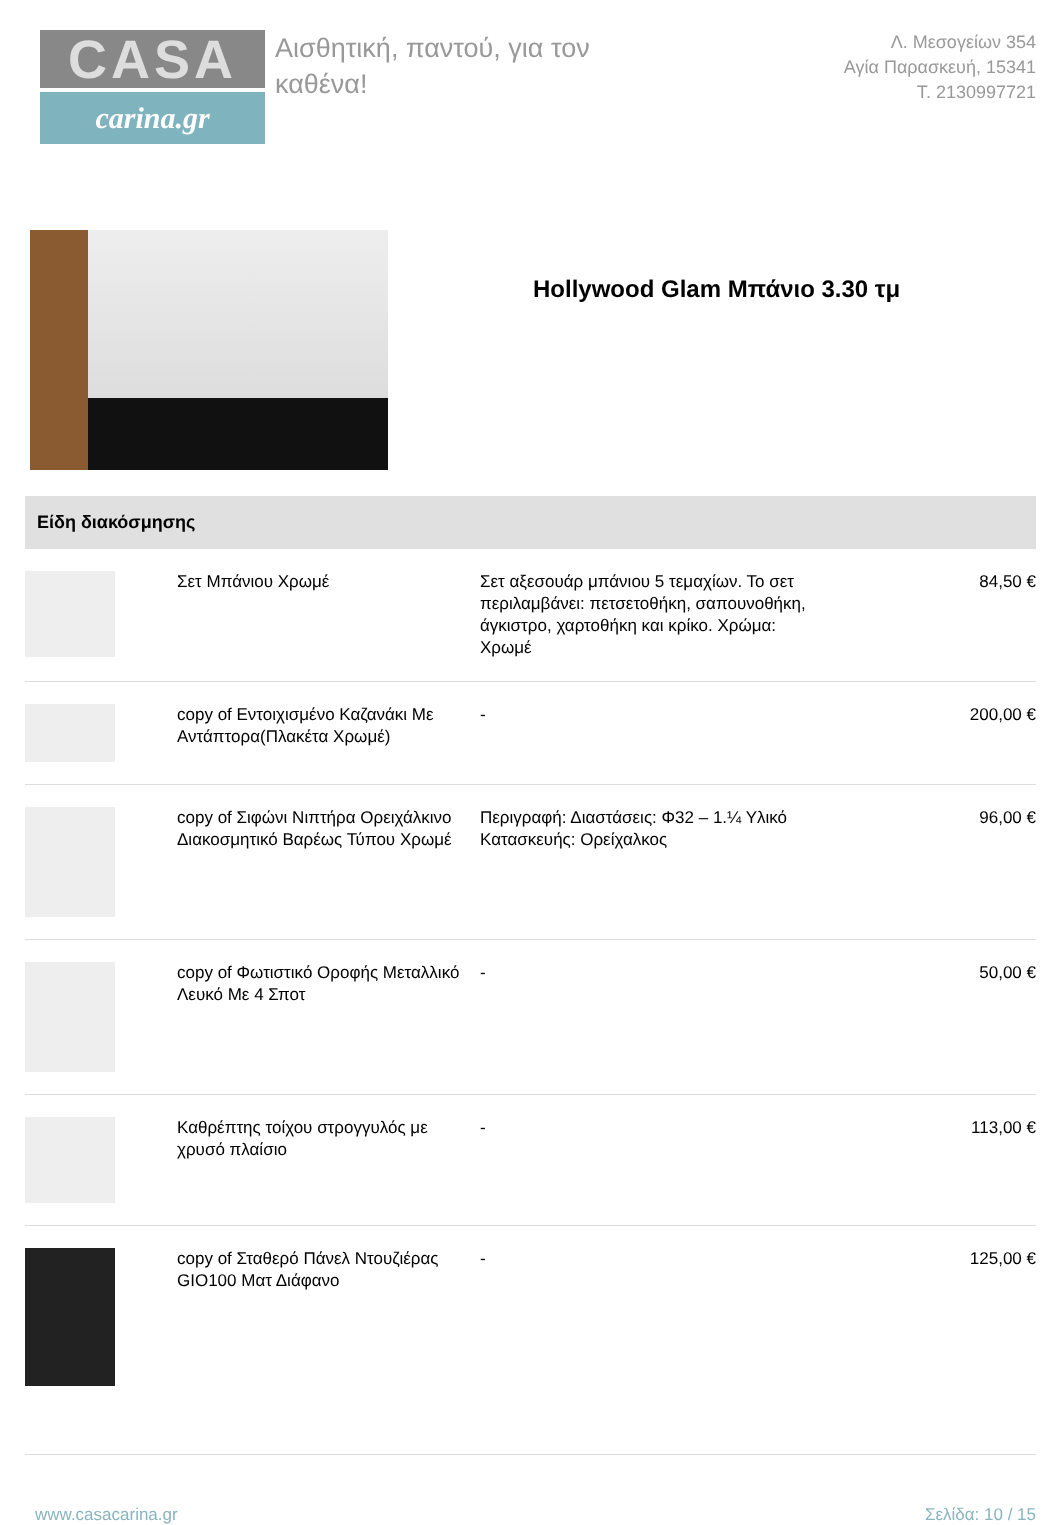CASA
carina.gr
Αισθητική, παντού, για τον καθένα!
Λ. Μεσογείων 354
Αγία Παρασκευή, 15341
Τ. 2130997721
Hollywood Glam Μπάνιο 3.30 τμ
Είδη διακόσμησης
| | Σετ Μπάνιου Χρωμέ | Σετ αξεσουάρ μπάνιου 5 τεμαχίων. Το σετ περιλαμβάνει: πετσετοθήκη, σαπουνοθήκη, άγκιστρο, χαρτοθήκη και κρίκο. Χρώμα: Χρωμέ | 84,50 € |
| | copy of Εντοιχισμένο Καζανάκι Με Αντάπτορα(Πλακέτα Χρωμέ) | - | 200,00 € |
| | copy of Σιφώνι Νιπτήρα Ορειχάλκινο Διακοσμητικό Βαρέως Τύπου Χρωμέ | Περιγραφή: Διαστάσεις: Φ32 – 1.¼ Υλικό Κατασκευής: Ορείχαλκος | 96,00 € |
| | copy of Φωτιστικό Οροφής Μεταλλικό Λευκό Με 4 Σποτ | - | 50,00 € |
| | Καθρέπτης τοίχου στρογγυλός με χρυσό πλαίσιο | - | 113,00 € |
| | copy of Σταθερό Πάνελ Ντουζιέρας GIO100 Ματ Διάφανο | - | 125,00 € |
www.casacarina.gr Σελίδα: 10 / 15